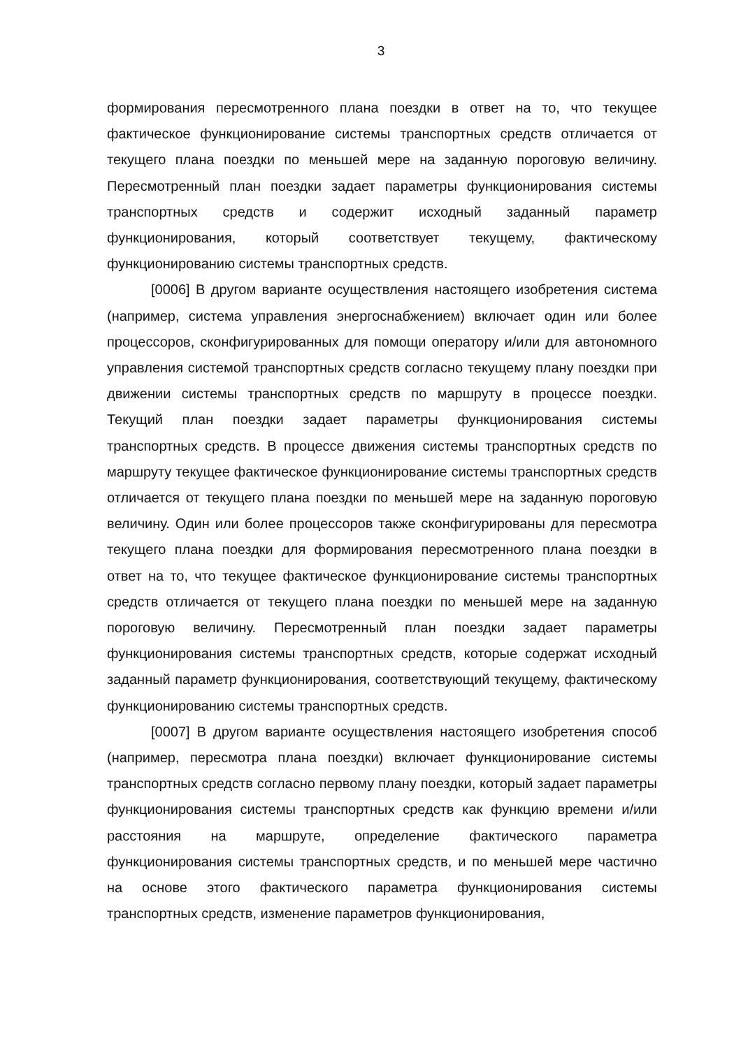3
формирования пересмотренного плана поездки в ответ на то, что текущее фактическое функционирование системы транспортных средств отличается от текущего плана поездки по меньшей мере на заданную пороговую величину. Пересмотренный план поездки задает параметры функционирования системы транспортных средств и содержит исходный заданный параметр функционирования, который соответствует текущему, фактическому функционированию системы транспортных средств.
[0006] В другом варианте осуществления настоящего изобретения система (например, система управления энергоснабжением) включает один или более процессоров, сконфигурированных для помощи оператору и/или для автономного управления системой транспортных средств согласно текущему плану поездки при движении системы транспортных средств по маршруту в процессе поездки. Текущий план поездки задает параметры функционирования системы транспортных средств. В процессе движения системы транспортных средств по маршруту текущее фактическое функционирование системы транспортных средств отличается от текущего плана поездки по меньшей мере на заданную пороговую величину. Один или более процессоров также сконфигурированы для пересмотра текущего плана поездки для формирования пересмотренного плана поездки в ответ на то, что текущее фактическое функционирование системы транспортных средств отличается от текущего плана поездки по меньшей мере на заданную пороговую величину. Пересмотренный план поездки задает параметры функционирования системы транспортных средств, которые содержат исходный заданный параметр функционирования, соответствующий текущему, фактическому функционированию системы транспортных средств.
[0007] В другом варианте осуществления настоящего изобретения способ (например, пересмотра плана поездки) включает функционирование системы транспортных средств согласно первому плану поездки, который задает параметры функционирования системы транспортных средств как функцию времени и/или расстояния на маршруте, определение фактического параметра функционирования системы транспортных средств, и по меньшей мере частично на основе этого фактического параметра функционирования системы транспортных средств, изменение параметров функционирования,